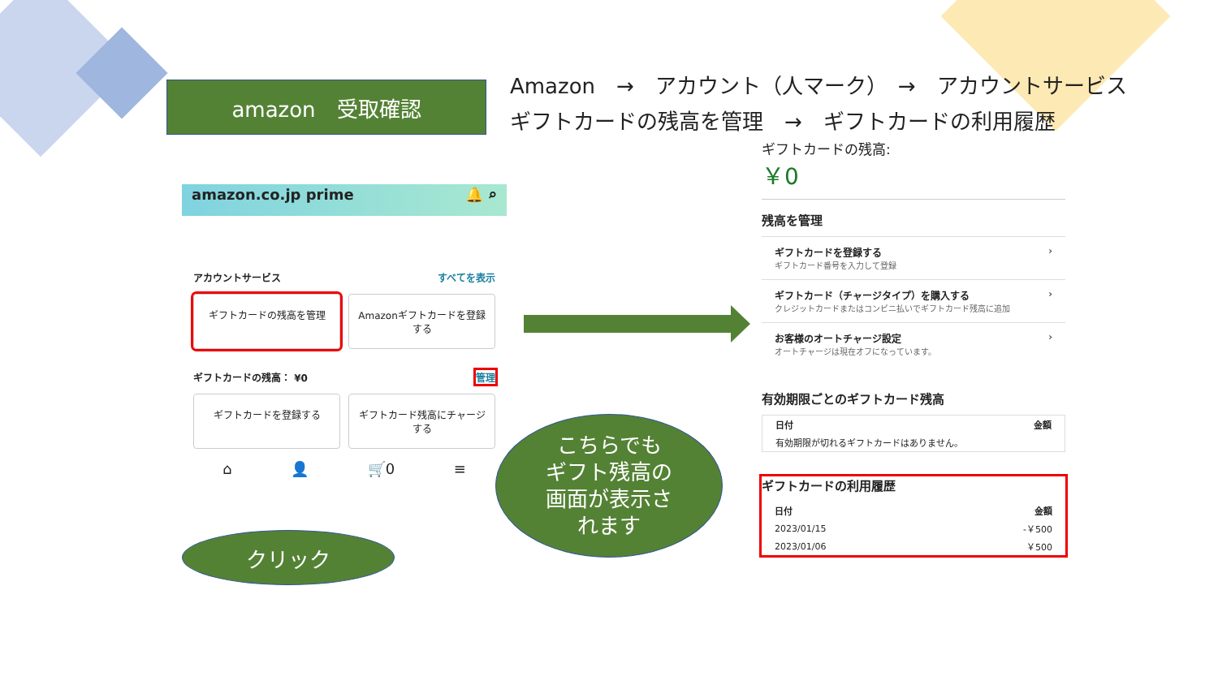amazon　受取確認
Amazon　→　アカウント（人マーク）　→　アカウントサービス
ギフトカードの残高を管理　→　ギフトカードの利用履歴
amazon.co.jp prime 🔔 ⌕
アカウントサービス すべてを表示
ギフトカードの残高を管理 Amazonギフトカードを登録する
ギフトカードの残高： ¥0 管理
ギフトカードを登録する ギフトカード残高にチャージする
⌂ 👤 🛒0 ≡
クリック
こちらでも
ギフト残高の
画面が表示さ
れます
ギフトカードの残高:
￥0
残高を管理
ギフトカードを登録する
ギフトカード番号を入力して登録 ›
ギフトカード（チャージタイプ）を購入する
クレジットカードまたはコンビニ払いでギフトカード残高に追加 ›
お客様のオートチャージ設定
オートチャージは現在オフになっています。 ›
有効期限ごとのギフトカード残高
| 日付 | 金額 |
| --- | --- |
| 有効期限が切れるギフトカードはありません。 | |
ギフトカードの利用履歴
| 日付 | 金額 |
| --- | --- |
| 2023/01/15 | -￥500 |
| 2023/01/06 | ￥500 |